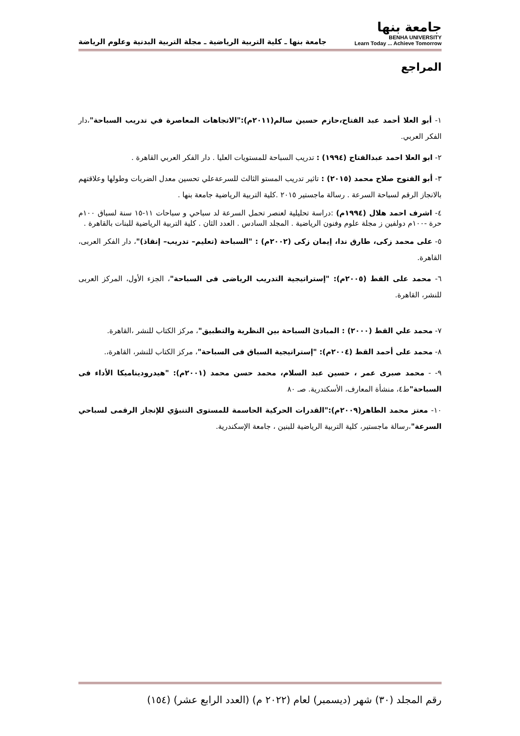جامعة بنها
BENHA UNIVERSITY
Learn Today ... Achieve Tomorrow
جامعة بنها ـ كلية التربية الرياضية ـ مجلة التربية البدنية وعلوم الرياضة
المراجع
١- أبو العلا أحمد عبد الفتاح،حازم حسين سالم(٢٠١١م):"الاتجاهات المعاصرة في تدريب السباحة"،دار الفكر العربي.
٢- ابو العلا احمد عبدالفتاح (١٩٩٤) : تدريب السباحة للمستويات العليا . دار الفكر العربي القاهرة .
٣- أبو الفتوح صلاح محمد (٢٠١٥) : تاثير تدريب المستو الثالث للسرعةعلي تحسين معدل الضربات وطولها وعلاقتهم بالانجاز الرقم لسباحة السرعة . رسالة ماجستير ٢٠١٥ .كلية التربية الرياضية جامعة بنها .
٤- اشرف احمد هلال (١٩٩٤م) :دراسة تحليلية لعنصر تحمل السرعة لد سباحي و سباحات ١١-١٥ سنة لسباق ١٠٠م حرة -١٠٠م دولفين ز مجلة علوم وفنون الرياضية . المجلد السادس . العدد الثان . كلية التربية الرياضية للبنات بالقاهرة .
٥- على محمد زكى، طارق ندا، إيمان زكى (٢٠٠٢م) : "السباحة (تعليم– تدريب– إنقاذ)"، دار الفكر العربى، القاهرة.
٦- محمد على القط (٢٠٠٥م): "إستراتيجية التدريب الرياضى فى السباحة"، الجزء الأول، المركز العربى للنشر، القاهرة.
٧- محمد علي القط (٢٠٠٠) : المبادئ السباحة بين النظرية والتطبيق"، مركز الكتاب للنشر ،القاهرة.
٨- محمد على أحمد القط (٢٠٠٤م): "إستراتيجية السباق فى السباحة"، مركز الكتاب للنشر، القاهرة،.
٩- - محمد صبرى عمر ، حسين عبد السلام، محمد حسن محمد (٢٠٠١م): "هيدروديناميكا الأداء فى السباحة"ط٤، منشأة المعارف، الأسكندرية. صـ ٨٠
١٠- معتز محمد الطاهر(٢٠٠٩م):"القدرات الحركية الحاسمة للمستوى التنبؤي للإنجاز الرقمى لسباحي السرعة"،رسالة ماجستير، كلية التربية الرياضية للبنين ، جامعة الإسكندرية.
رقم المجلد (٣٠) شهر (ديسمبر) لعام (٢٠٢٢ م) (العدد الرابع عشر) (١٥٤)